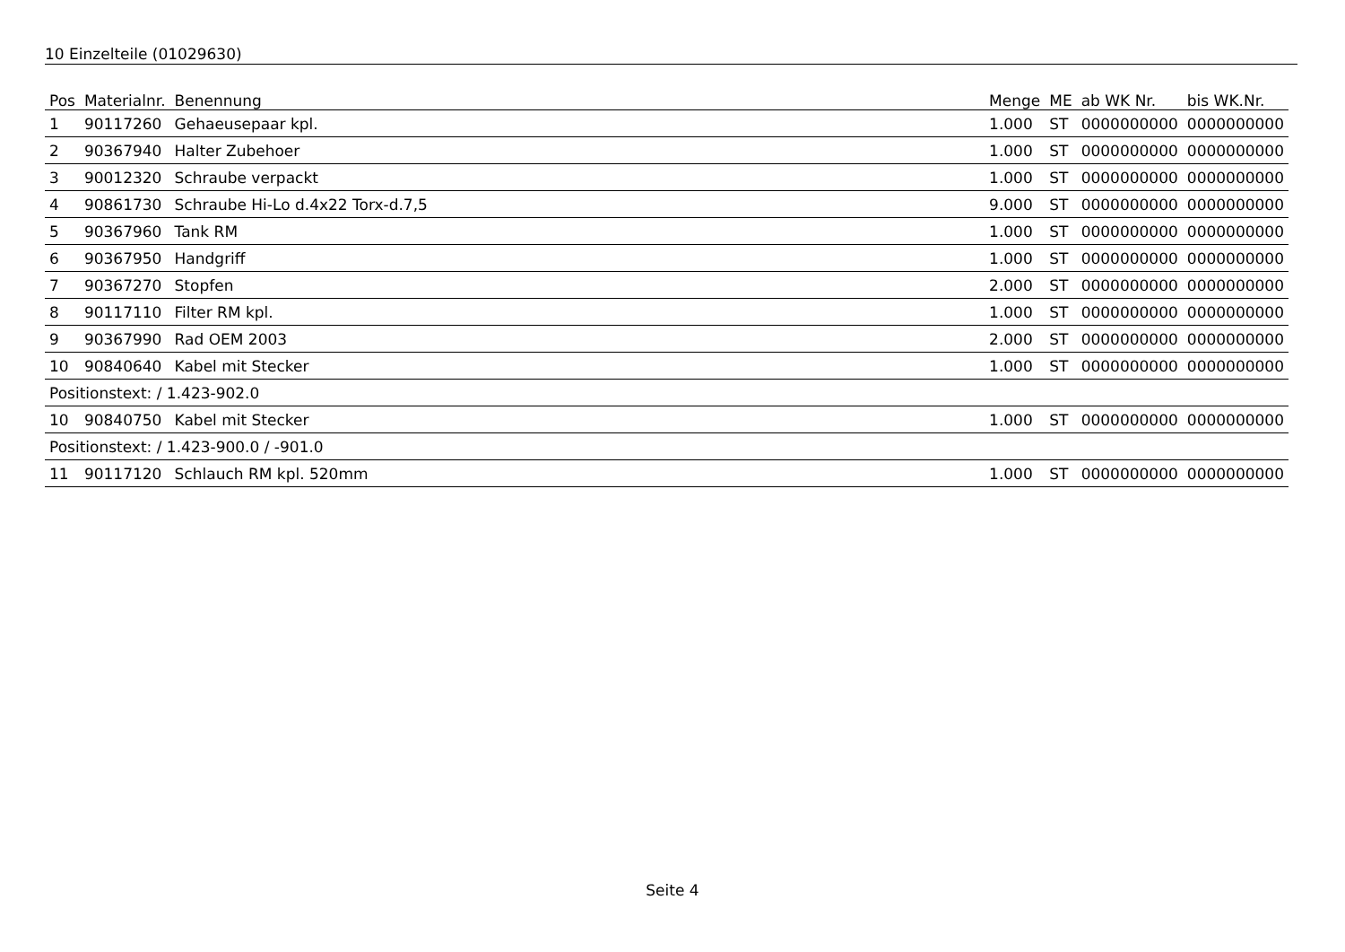10 Einzelteile (01029630)
| Pos | Materialnr. | Benennung | Menge | ME | ab WK Nr. | bis WK.Nr. |
| --- | --- | --- | --- | --- | --- | --- |
| 1 | 90117260 | Gehaeusepaar kpl. | 1.000 | ST | 0000000000 | 0000000000 |
| 2 | 90367940 | Halter Zubehoer | 1.000 | ST | 0000000000 | 0000000000 |
| 3 | 90012320 | Schraube verpackt | 1.000 | ST | 0000000000 | 0000000000 |
| 4 | 90861730 | Schraube Hi-Lo d.4x22 Torx-d.7,5 | 9.000 | ST | 0000000000 | 0000000000 |
| 5 | 90367960 | Tank RM | 1.000 | ST | 0000000000 | 0000000000 |
| 6 | 90367950 | Handgriff | 1.000 | ST | 0000000000 | 0000000000 |
| 7 | 90367270 | Stopfen | 2.000 | ST | 0000000000 | 0000000000 |
| 8 | 90117110 | Filter RM kpl. | 1.000 | ST | 0000000000 | 0000000000 |
| 9 | 90367990 | Rad OEM 2003 | 2.000 | ST | 0000000000 | 0000000000 |
| 10 | 90840640 | Kabel mit Stecker | 1.000 | ST | 0000000000 | 0000000000 |
| Positionstext: / 1.423-902.0 | | | | | | |
| 10 | 90840750 | Kabel mit Stecker | 1.000 | ST | 0000000000 | 0000000000 |
| Positionstext: / 1.423-900.0 / -901.0 | | | | | | |
| 11 | 90117120 | Schlauch RM kpl. 520mm | 1.000 | ST | 0000000000 | 0000000000 |
Seite 4